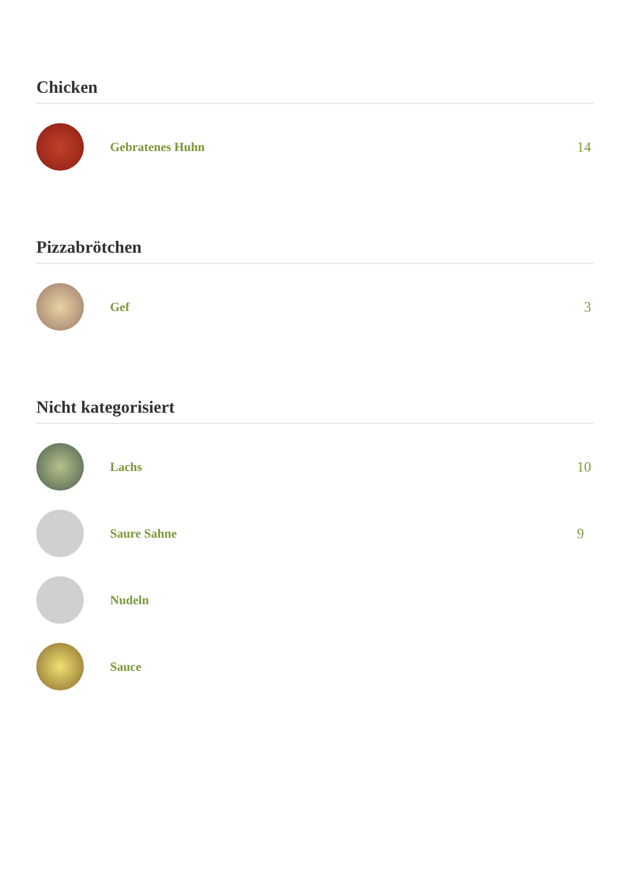Chicken
Gebratenes Huhn 14
Pizzabrötchen
Gef 3
Nicht kategorisiert
Lachs 10
Saure Sahne 9
Nudeln
Sauce